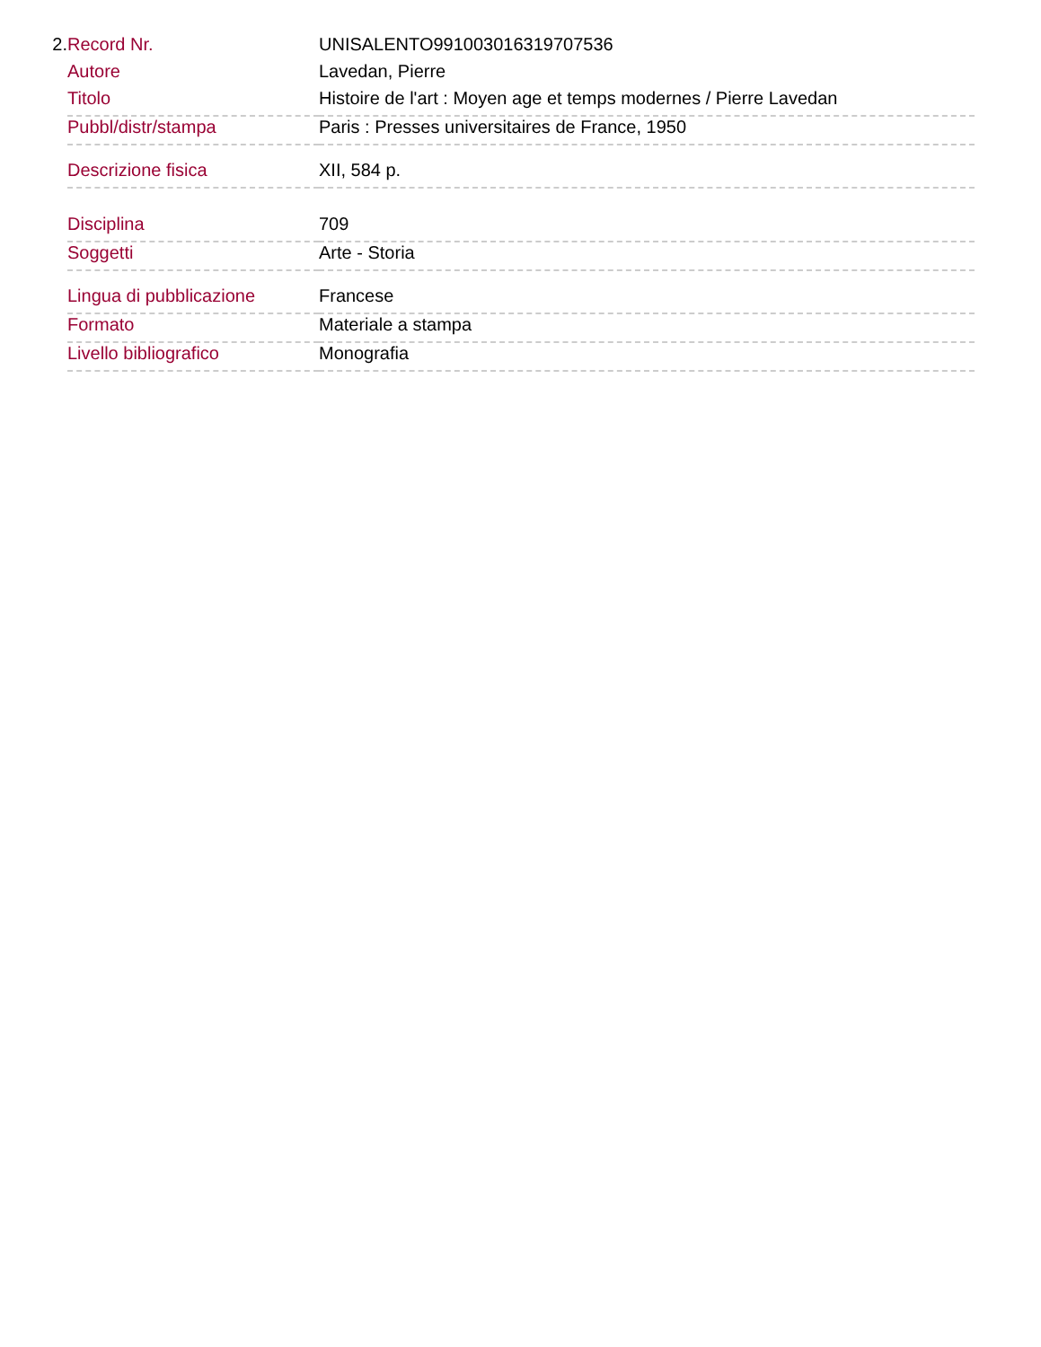2.
| Record Nr. | UNISALENTO991003016319707536 |
| Autore | Lavedan, Pierre |
| Titolo | Histoire de l'art : Moyen age et temps modernes / Pierre Lavedan |
| Pubbl/distr/stampa | Paris : Presses universitaires de France, 1950 |
| Descrizione fisica | XII, 584 p. |
| Disciplina | 709 |
| Soggetti | Arte - Storia |
| Lingua di pubblicazione | Francese |
| Formato | Materiale a stampa |
| Livello bibliografico | Monografia |